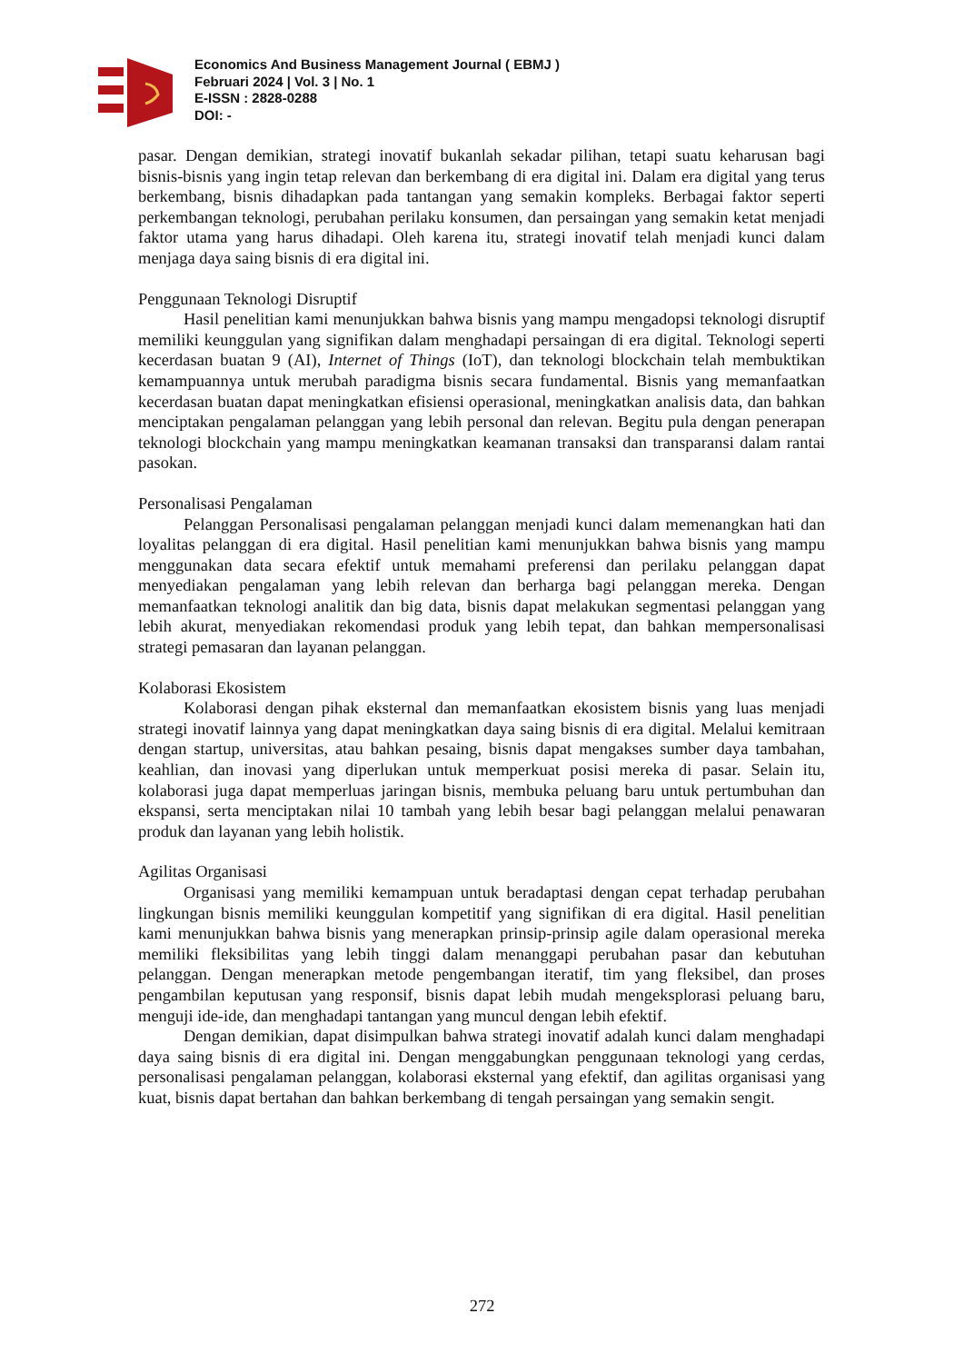Economics And Business Management Journal ( EBMJ )
Februari 2024 | Vol. 3 | No. 1
E-ISSN : 2828-0288
DOI: -
pasar. Dengan demikian, strategi inovatif bukanlah sekadar pilihan, tetapi suatu keharusan bagi bisnis-bisnis yang ingin tetap relevan dan berkembang di era digital ini. Dalam era digital yang terus berkembang, bisnis dihadapkan pada tantangan yang semakin kompleks. Berbagai faktor seperti perkembangan teknologi, perubahan perilaku konsumen, dan persaingan yang semakin ketat menjadi faktor utama yang harus dihadapi. Oleh karena itu, strategi inovatif telah menjadi kunci dalam menjaga daya saing bisnis di era digital ini.
Penggunaan Teknologi Disruptif
Hasil penelitian kami menunjukkan bahwa bisnis yang mampu mengadopsi teknologi disruptif memiliki keunggulan yang signifikan dalam menghadapi persaingan di era digital. Teknologi seperti kecerdasan buatan 9 (AI), Internet of Things (IoT), dan teknologi blockchain telah membuktikan kemampuannya untuk merubah paradigma bisnis secara fundamental. Bisnis yang memanfaatkan kecerdasan buatan dapat meningkatkan efisiensi operasional, meningkatkan analisis data, dan bahkan menciptakan pengalaman pelanggan yang lebih personal dan relevan. Begitu pula dengan penerapan teknologi blockchain yang mampu meningkatkan keamanan transaksi dan transparansi dalam rantai pasokan.
Personalisasi Pengalaman
Pelanggan Personalisasi pengalaman pelanggan menjadi kunci dalam memenangkan hati dan loyalitas pelanggan di era digital. Hasil penelitian kami menunjukkan bahwa bisnis yang mampu menggunakan data secara efektif untuk memahami preferensi dan perilaku pelanggan dapat menyediakan pengalaman yang lebih relevan dan berharga bagi pelanggan mereka. Dengan memanfaatkan teknologi analitik dan big data, bisnis dapat melakukan segmentasi pelanggan yang lebih akurat, menyediakan rekomendasi produk yang lebih tepat, dan bahkan mempersonalisasi strategi pemasaran dan layanan pelanggan.
Kolaborasi Ekosistem
Kolaborasi dengan pihak eksternal dan memanfaatkan ekosistem bisnis yang luas menjadi strategi inovatif lainnya yang dapat meningkatkan daya saing bisnis di era digital. Melalui kemitraan dengan startup, universitas, atau bahkan pesaing, bisnis dapat mengakses sumber daya tambahan, keahlian, dan inovasi yang diperlukan untuk memperkuat posisi mereka di pasar. Selain itu, kolaborasi juga dapat memperluas jaringan bisnis, membuka peluang baru untuk pertumbuhan dan ekspansi, serta menciptakan nilai 10 tambah yang lebih besar bagi pelanggan melalui penawaran produk dan layanan yang lebih holistik.
Agilitas Organisasi
Organisasi yang memiliki kemampuan untuk beradaptasi dengan cepat terhadap perubahan lingkungan bisnis memiliki keunggulan kompetitif yang signifikan di era digital. Hasil penelitian kami menunjukkan bahwa bisnis yang menerapkan prinsip-prinsip agile dalam operasional mereka memiliki fleksibilitas yang lebih tinggi dalam menanggapi perubahan pasar dan kebutuhan pelanggan. Dengan menerapkan metode pengembangan iteratif, tim yang fleksibel, dan proses pengambilan keputusan yang responsif, bisnis dapat lebih mudah mengeksplorasi peluang baru, menguji ide-ide, dan menghadapi tantangan yang muncul dengan lebih efektif.
Dengan demikian, dapat disimpulkan bahwa strategi inovatif adalah kunci dalam menghadapi daya saing bisnis di era digital ini. Dengan menggabungkan penggunaan teknologi yang cerdas, personalisasi pengalaman pelanggan, kolaborasi eksternal yang efektif, dan agilitas organisasi yang kuat, bisnis dapat bertahan dan bahkan berkembang di tengah persaingan yang semakin sengit.
272